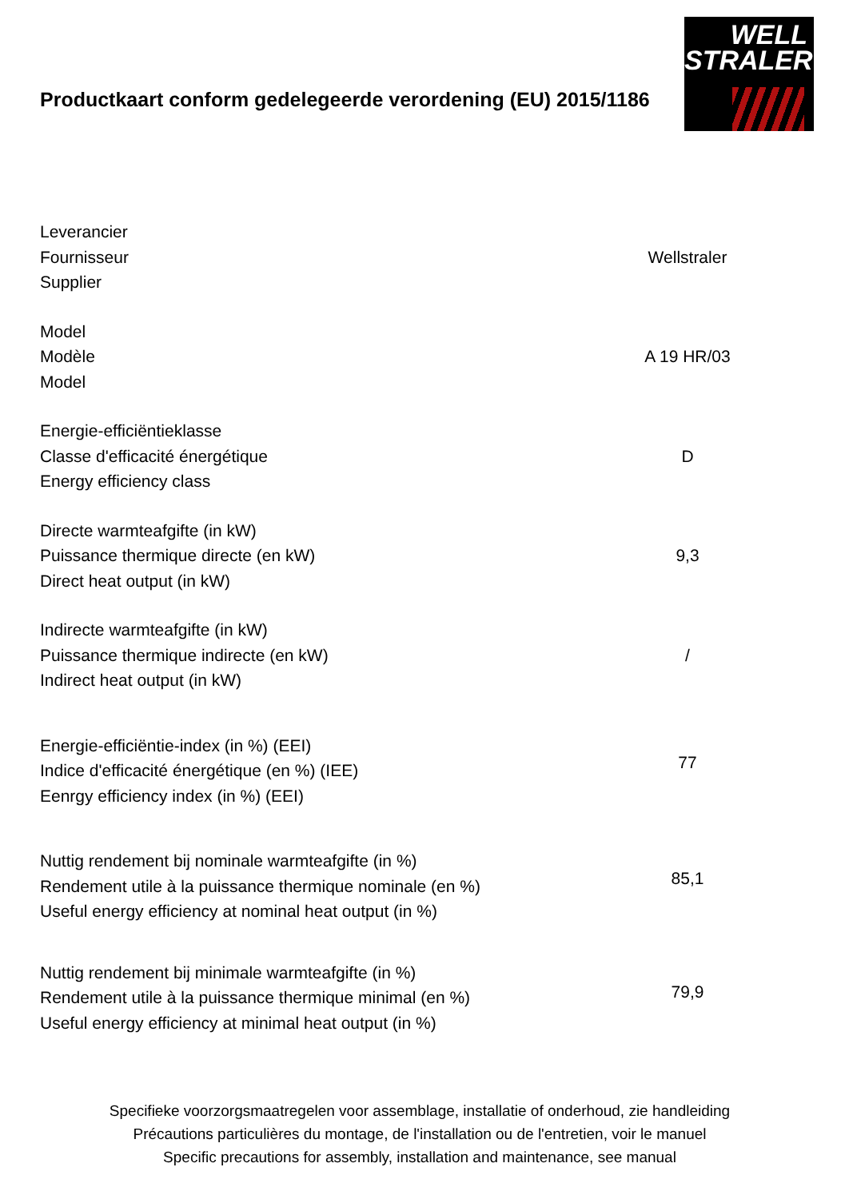WELL
STRALER
Productkaart conform gedelegeerde verordening (EU) 2015/1186
| Leverancier Fournisseur Supplier | Wellstraler |
| Model Modèle Model | A 19 HR/03 |
| Energie-efficiëntieklasse Classe d'efficacité énergétique Energy efficiency class | D |
| Directe warmteafgifte (in kW) Puissance thermique directe (en kW) Direct heat output (in kW) | 9,3 |
| Indirecte warmteafgifte (in kW) Puissance thermique indirecte (en kW) Indirect heat output (in kW) | / |
| Energie-efficiëntie-index (in %) (EEI) Indice d'efficacité énergétique (en %) (IEE) Eenrgy efficiency index (in %) (EEI) | 77 |
| Nuttig rendement bij nominale warmteafgifte (in %) Rendement utile à la puissance thermique nominale (en %) Useful energy efficiency at nominal heat output (in %) | 85,1 |
| Nuttig rendement bij minimale warmteafgifte (in %) Rendement utile à la puissance thermique minimal (en %) Useful energy efficiency at minimal heat output (in %) | 79,9 |
Specifieke voorzorgsmaatregelen voor assemblage, installatie of onderhoud, zie handleiding
Précautions particulières du montage, de l'installation ou de l'entretien, voir le manuel
Specific precautions for assembly, installation and maintenance, see manual